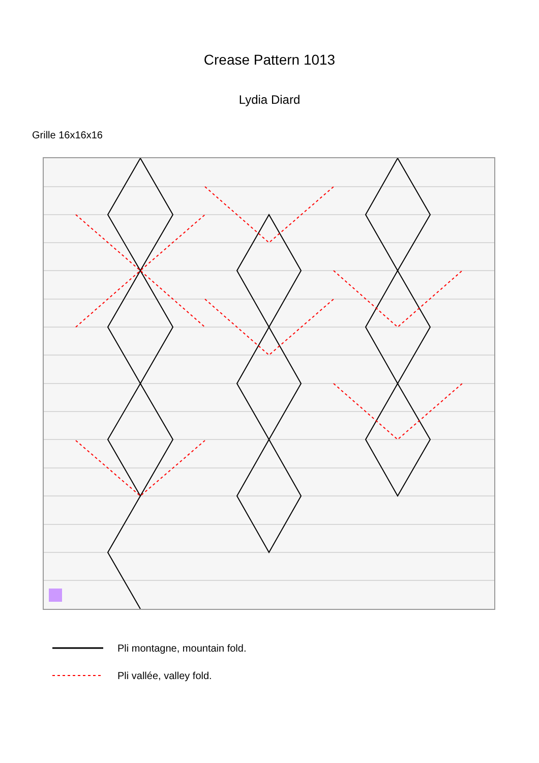Crease Pattern 1013
Lydia Diard
Grille 16x16x16
Pli montagne, mountain fold.
Pli vallée, valley fold.